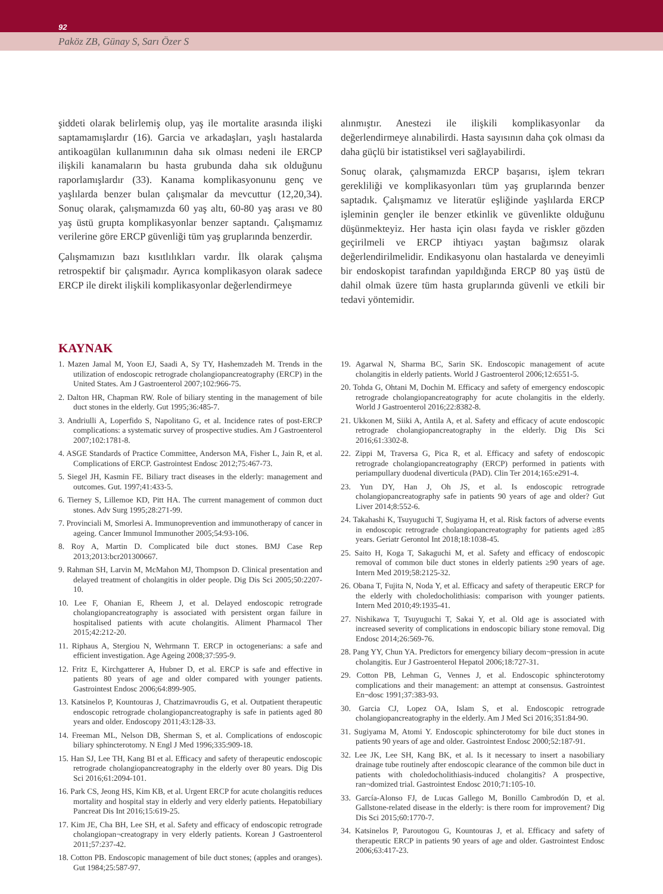92
Paköz ZB, Günay S, Sarı Özer S
şiddeti olarak belirlemiş olup, yaş ile mortalite arasında ilişki saptamamışlardır (16). Garcia ve arkadaşları, yaşlı hastalarda antikoagülan kullanımının daha sık olması nedeni ile ERCP ilişkili kanamaların bu hasta grubunda daha sık olduğunu raporlamışlardır (33). Kanama komplikasyonunu genç ve yaşlılarda benzer bulan çalışmalar da mevcuttur (12,20,34). Sonuç olarak, çalışmamızda 60 yaş altı, 60-80 yaş arası ve 80 yaş üstü grupta komplikasyonlar benzer saptandı. Çalışmamız verilerine göre ERCP güvenliği tüm yaş gruplarında benzerdir.
Çalışmamızın bazı kısıtlılıkları vardır. İlk olarak çalışma retrospektif bir çalışmadır. Ayrıca komplikasyon olarak sadece ERCP ile direkt ilişkili komplikasyonlar değerlendirmeye
alınmıştır. Anestezi ile ilişkili komplikasyonlar da değerlendirmeye alınabilirdi. Hasta sayısının daha çok olması da daha güçlü bir istatistiksel veri sağlayabilirdi.
Sonuç olarak, çalışmamızda ERCP başarısı, işlem tekrarı gerekliliği ve komplikasyonları tüm yaş gruplarında benzer saptadık. Çalışmamız ve literatür eşliğinde yaşlılarda ERCP işleminin gençler ile benzer etkinlik ve güvenlikte olduğunu düşünmekteyiz. Her hasta için olası fayda ve riskler gözden geçirilmeli ve ERCP ihtiyacı yaştan bağımsız olarak değerlendirilmelidir. Endikasyonu olan hastalarda ve deneyimli bir endoskopist tarafından yapıldığında ERCP 80 yaş üstü de dahil olmak üzere tüm hasta gruplarında güvenli ve etkili bir tedavi yöntemidir.
KAYNAK
1. Mazen Jamal M, Yoon EJ, Saadi A, Sy TY, Hashemzadeh M. Trends in the utilization of endoscopic retrograde cholangiopancreatography (ERCP) in the United States. Am J Gastroenterol 2007;102:966-75.
2. Dalton HR, Chapman RW. Role of biliary stenting in the management of bile duct stones in the elderly. Gut 1995;36:485-7.
3. Andriulli A, Loperfido S, Napolitano G, et al. Incidence rates of post-ERCP complications: a systematic survey of prospective studies. Am J Gastroenterol 2007;102:1781-8.
4. ASGE Standards of Practice Committee, Anderson MA, Fisher L, Jain R, et al. Complications of ERCP. Gastrointest Endosc 2012;75:467-73.
5. Siegel JH, Kasmin FE. Biliary tract diseases in the elderly: management and outcomes. Gut. 1997;41:433-5.
6. Tierney S, Lillemoe KD, Pitt HA. The current management of common duct stones. Adv Surg 1995;28:271-99.
7. Provinciali M, Smorlesi A. Immunoprevention and immunotherapy of cancer in ageing. Cancer Immunol Immunother 2005;54:93-106.
8. Roy A, Martin D. Complicated bile duct stones. BMJ Case Rep 2013;2013:bcr201300667.
9. Rahman SH, Larvin M, McMahon MJ, Thompson D. Clinical presentation and delayed treatment of cholangitis in older people. Dig Dis Sci 2005;50:2207-10.
10. Lee F, Ohanian E, Rheem J, et al. Delayed endoscopic retrograde cholangiopancreatography is associated with persistent organ failure in hospitalised patients with acute cholangitis. Aliment Pharmacol Ther 2015;42:212-20.
11. Riphaus A, Stergiou N, Wehrmann T. ERCP in octogenerians: a safe and efficient investigation. Age Ageing 2008;37:595-9.
12. Fritz E, Kirchgatterer A, Hubner D, et al. ERCP is safe and effective in patients 80 years of age and older compared with younger patients. Gastrointest Endosc 2006;64:899-905.
13. Katsinelos P, Kountouras J, Chatzimavroudis G, et al. Outpatient therapeutic endoscopic retrograde cholangiopancreatography is safe in patients aged 80 years and older. Endoscopy 2011;43:128-33.
14. Freeman ML, Nelson DB, Sherman S, et al. Complications of endoscopic biliary sphincterotomy. N Engl J Med 1996;335:909-18.
15. Han SJ, Lee TH, Kang BI et al. Efficacy and safety of therapeutic endoscopic retrograde cholangiopancreatography in the elderly over 80 years. Dig Dis Sci 2016;61:2094-101.
16. Park CS, Jeong HS, Kim KB, et al. Urgent ERCP for acute cholangitis reduces mortality and hospital stay in elderly and very elderly patients. Hepatobiliary Pancreat Dis Int 2016;15:619-25.
17. Kim JE, Cha BH, Lee SH, et al. Safety and efficacy of endoscopic retrograde cholangiopan¬creatograpy in very elderly patients. Korean J Gastroenterol 2011;57:237-42.
18. Cotton PB. Endoscopic management of bile duct stones; (apples and oranges). Gut 1984;25:587-97.
19. Agarwal N, Sharma BC, Sarin SK. Endoscopic management of acute cholangitis in elderly patients. World J Gastroenterol 2006;12:6551-5.
20. Tohda G, Ohtani M, Dochin M. Efficacy and safety of emergency endoscopic retrograde cholangiopancreatography for acute cholangitis in the elderly. World J Gastroenterol 2016;22:8382-8.
21. Ukkonen M, Siiki A, Antila A, et al. Safety and efficacy of acute endoscopic retrograde cholangiopancreatography in the elderly. Dig Dis Sci 2016;61:3302-8.
22. Zippi M, Traversa G, Pica R, et al. Efficacy and safety of endoscopic retrograde cholangiopancreatography (ERCP) performed in patients with periampullary duodenal diverticula (PAD). Clin Ter 2014;165:e291-4.
23. Yun DY, Han J, Oh JS, et al. Is endoscopic retrograde cholangiopancreatography safe in patients 90 years of age and older? Gut Liver 2014;8:552-6.
24. Takahashi K, Tsuyuguchi T, Sugiyama H, et al. Risk factors of adverse events in endoscopic retrograde cholangiopancreatography for patients aged ≥85 years. Geriatr Gerontol Int 2018;18:1038-45.
25. Saito H, Koga T, Sakaguchi M, et al. Safety and efficacy of endoscopic removal of common bile duct stones in elderly patients ≥90 years of age. Intern Med 2019;58:2125-32.
26. Obana T, Fujita N, Noda Y, et al. Efficacy and safety of therapeutic ERCP for the elderly with choledocholithiasis: comparison with younger patients. Intern Med 2010;49:1935-41.
27. Nishikawa T, Tsuyuguchi T, Sakai Y, et al. Old age is associated with increased severity of complications in endoscopic biliary stone removal. Dig Endosc 2014;26:569-76.
28. Pang YY, Chun YA. Predictors for emergency biliary decom¬pression in acute cholangitis. Eur J Gastroenterol Hepatol 2006;18:727-31.
29. Cotton PB, Lehman G, Vennes J, et al. Endoscopic sphincterotomy complications and their management: an attempt at consensus. Gastrointest En¬dosc 1991;37:383-93.
30. Garcia CJ, Lopez OA, Islam S, et al. Endoscopic retrograde cholangiopancreatography in the elderly. Am J Med Sci 2016;351:84-90.
31. Sugiyama M, Atomi Y. Endoscopic sphincterotomy for bile duct stones in patients 90 years of age and older. Gastrointest Endosc 2000;52:187-91.
32. Lee JK, Lee SH, Kang BK, et al. Is it necessary to insert a nasobiliary drainage tube routinely after endoscopic clearance of the common bile duct in patients with choledocholithiasis-induced cholangitis? A prospective, ran¬domized trial. Gastrointest Endosc 2010;71:105-10.
33. García-Alonso FJ, de Lucas Gallego M, Bonillo Cambrodón D, et al. Gallstone-related disease in the elderly: is there room for improvement? Dig Dis Sci 2015;60:1770-7.
34. Katsinelos P, Paroutogou G, Kountouras J, et al. Efficacy and safety of therapeutic ERCP in patients 90 years of age and older. Gastrointest Endosc 2006;63:417-23.